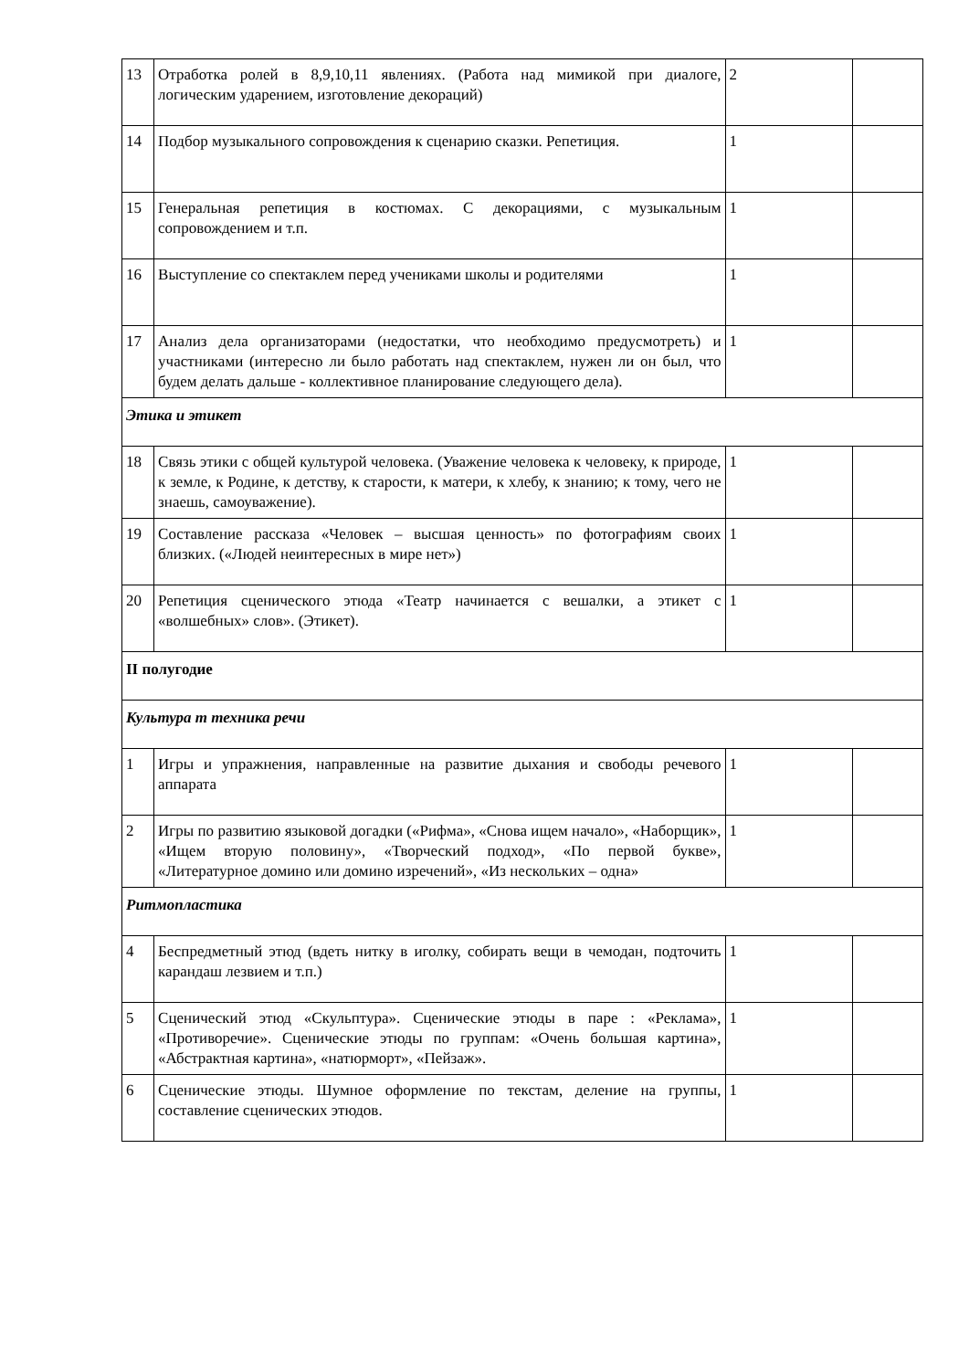| 13 | Отработка ролей в 8,9,10,11 явлениях. (Работа над мимикой при диалоге, логическим ударением, изготовление декораций) | 2 | |
| 14 | Подбор музыкального сопровождения к сценарию сказки. Репетиция. | 1 | |
| 15 | Генеральная репетиция в костюмах. С декорациями, с музыкальным сопровождением и т.п. | 1 | |
| 16 | Выступление со спектаклем перед учениками школы и родителями | 1 | |
| 17 | Анализ дела организаторами (недостатки, что необходимо предусмотреть) и участниками (интересно ли было работать над спектаклем, нужен ли он был, что будем делать дальше - коллективное планирование следующего дела). | 1 | |
| Этика и этикет | | | |
| 18 | Связь этики с общей культурой человека. (Уважение человека к человеку, к природе, к земле, к Родине, к детству, к старости, к матери, к хлебу, к знанию; к тому, чего не знаешь, самоуважение). | 1 | |
| 19 | Составление рассказа «Человек – высшая ценность» по фотографиям своих близких. («Людей неинтересных в мире нет») | 1 | |
| 20 | Репетиция сценического этюда «Театр начинается с вешалки, а этикет с «волшебных» слов». (Этикет). | 1 | |
| II полугодие | | | |
| Культура т техника речи | | | |
| 1 | Игры и упражнения, направленные на развитие дыхания и свободы речевого аппарата | 1 | |
| 2 | Игры по развитию языковой догадки («Рифма», «Снова ищем начало», «Наборщик», «Ищем вторую половину», «Творческий подход», «По первой букве», «Литературное домино или домино изречений», «Из нескольких – одна» | 1 | |
| Ритмопластика | | | |
| 4 | Беспредметный этюд (вдеть нитку в иголку, собирать вещи в чемодан, подточить карандаш лезвием и т.п.) | 1 | |
| 5 | Сценический этюд «Скульптура». Сценические этюды в паре : «Реклама», «Противоречие». Сценические этюды по группам: «Очень большая картина», «Абстрактная картина», «натюрморт», «Пейзаж». | 1 | |
| 6 | Сценические этюды. Шумное оформление по текстам, деление на группы, составление сценических этюдов. | 1 | |